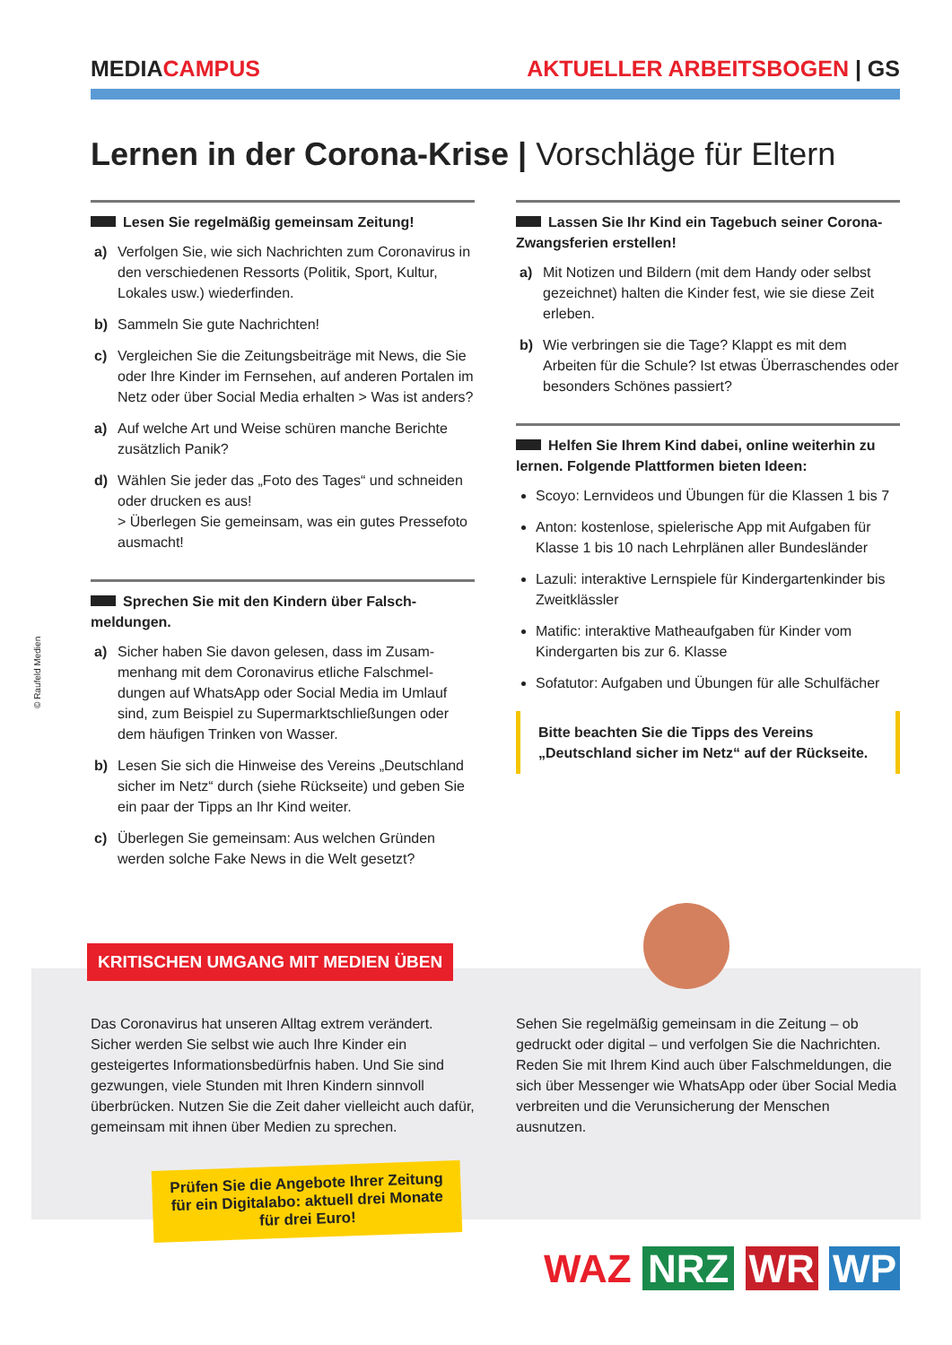MEDIACAMPUS AKTUELLER ARBEITSBOGEN | GS
Lernen in der Corona-Krise | Vorschläge für Eltern
Lesen Sie regelmäßig gemeinsam Zeitung!
a) Verfolgen Sie, wie sich Nachrichten zum Corona­virus in den verschiedenen Ressorts (Politik, Sport, Kultur, Lokales usw.) wiederfinden.
b) Sammeln Sie gute Nachrichten!
c) Vergleichen Sie die Zeitungsbeiträge mit News, die Sie oder Ihre Kinder im Fernsehen, auf anderen Portalen im Netz oder über Social Media erhalten > Was ist anders?
a) Auf welche Art und Weise schüren manche Berichte zusätzlich Panik?
d) Wählen Sie jeder das „Foto des Tages“ und schneiden oder drucken es aus!
> Überlegen Sie gemeinsam, was ein gutes Pressefoto ausmacht!
Sprechen Sie mit den Kindern über Falsch­meldungen.
a) Sicher haben Sie davon gelesen, dass im Zusam­menhang mit dem Coronavirus etliche Falschmel­dungen auf WhatsApp oder Social Media im Umlauf sind, zum Beispiel zu Supermarktschließungen oder dem häufigen Trinken von Wasser.
b) Lesen Sie sich die Hinweise des Vereins „Deutsch­land sicher im Netz“ durch (siehe Rückseite) und geben Sie ein paar der Tipps an Ihr Kind weiter.
c) Überlegen Sie gemeinsam: Aus welchen Gründen werden solche Fake News in die Welt gesetzt?
Lassen Sie Ihr Kind ein Tagebuch seiner Corona-Zwangsferien erstellen!
a) Mit Notizen und Bildern (mit dem Handy oder selbst gezeichnet) halten die Kinder fest, wie sie diese Zeit erleben.
b) Wie verbringen sie die Tage? Klappt es mit dem Arbeiten für die Schule? Ist etwas Überraschen­des oder besonders Schönes passiert?
Helfen Sie Ihrem Kind dabei, online weiterhin zu lernen. Folgende Plattformen bieten Ideen:
Scoyo: Lernvideos und Übungen für die Klassen 1 bis 7
Anton: kostenlose, spielerische App mit Aufgaben für Klasse 1 bis 10 nach Lehrplänen aller Bundesländer
Lazuli: interaktive Lernspiele für Kindergartenkinder bis Zweitklässler
Matific: interaktive Matheaufgaben für Kinder vom Kindergarten bis zur 6. Klasse
Sofatutor: Aufgaben und Übungen für alle Schulfächer
Bitte beachten Sie die Tipps des Vereins „Deutsch­land sicher im Netz“ auf der Rückseite.
© Raufeld Medien
KRITISCHEN UMGANG MIT MEDIEN ÜBEN
Das Coronavirus hat unseren Alltag extrem verändert. Sicher werden Sie selbst wie auch Ihre Kinder ein gesteigertes Informationsbedürfnis haben. Und Sie sind gezwungen, viele Stunden mit Ihren Kindern sinnvoll überbrücken. Nutzen Sie die Zeit daher vielleicht auch dafür, gemeinsam mit ihnen über Medien zu sprechen.
Sehen Sie regelmäßig gemeinsam in die Zeitung – ob gedruckt oder digital – und verfolgen Sie die Nachrichten. Reden Sie mit Ihrem Kind auch über Falschmeldungen, die sich über Messenger wie WhatsApp oder über Social Media verbreiten und die Verunsicherung der Menschen ausnutzen.
Prüfen Sie die Angebote Ihrer Zeitung
für ein Digitalabo: aktuell drei Monate
für drei Euro!
WAZ NRZ WR WP